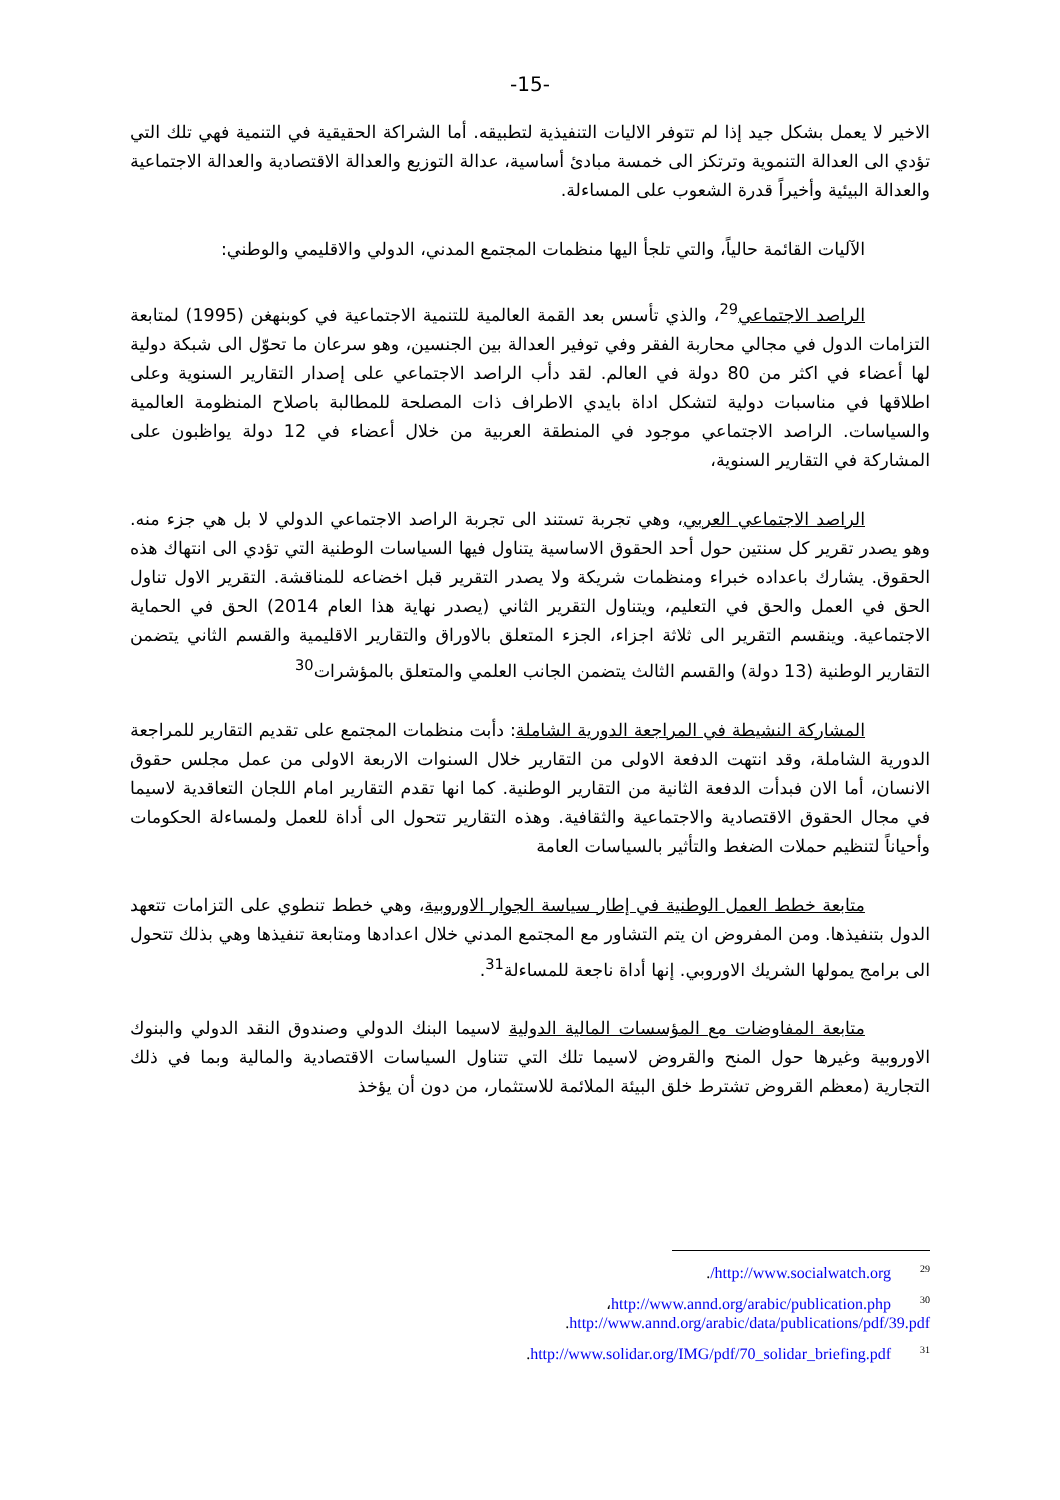-15-
الاخير لا يعمل بشكل جيد إذا لم تتوفر الاليات التنفيذية لتطبيقه. أما الشراكة الحقيقية في التنمية فهي تلك التي تؤدي الى العدالة التنموية وترتكز الى خمسة مبادئ أساسية، عدالة التوزيع والعدالة الاقتصادية والعدالة الاجتماعية والعدالة البيئية وأخيراً قدرة الشعوب على المساءلة.
الآليات القائمة حالياً، والتي تلجأ اليها منظمات المجتمع المدني، الدولي والاقليمي والوطني:
الراصد الاجتماعي<sup>29</sup>، والذي تأسس بعد القمة العالمية للتنمية الاجتماعية في كوبنهغن (1995) لمتابعة التزامات الدول في مجالي محاربة الفقر وفي توفير العدالة بين الجنسين، وهو سرعان ما تحوّل الى شبكة دولية لها أعضاء في اكثر من 80 دولة في العالم. لقد دأب الراصد الاجتماعي على إصدار التقارير السنوية وعلى اطلاقها في مناسبات دولية لتشكل اداة بايدي الاطراف ذات المصلحة للمطالبة باصلاح المنظومة العالمية والسياسات. الراصد الاجتماعي موجود في المنطقة العربية من خلال أعضاء في 12 دولة يواظبون على المشاركة في التقارير السنوية،
الراصد الاجتماعي العربي، وهي تجربة تستند الى تجربة الراصد الاجتماعي الدولي لا بل هي جزء منه. وهو يصدر تقرير كل سنتين حول أحد الحقوق الاساسية يتناول فيها السياسات الوطنية التي تؤدي الى انتهاك هذه الحقوق. يشارك باعداده خبراء ومنظمات شريكة ولا يصدر التقرير قبل اخضاعه للمناقشة. التقرير الاول تناول الحق في العمل والحق في التعليم، ويتناول التقرير الثاني (يصدر نهاية هذا العام 2014) الحق في الحماية الاجتماعية. وينقسم التقرير الى ثلاثة اجزاء، الجزء المتعلق بالاوراق والتقارير الاقليمية والقسم الثاني يتضمن التقارير الوطنية (13 دولة) والقسم الثالث يتضمن الجانب العلمي والمتعلق بالمؤشرات<sup>30</sup>
المشاركة النشيطة في المراجعة الدورية الشاملة: دأبت منظمات المجتمع على تقديم التقارير للمراجعة الدورية الشاملة، وقد انتهت الدفعة الاولى من التقارير خلال السنوات الاربعة الاولى من عمل مجلس حقوق الانسان، أما الان فبدأت الدفعة الثانية من التقارير الوطنية. كما انها تقدم التقارير امام اللجان التعاقدية لاسيما في مجال الحقوق الاقتصادية والاجتماعية والثقافية. وهذه التقارير تتحول الى أداة للعمل ولمساءلة الحكومات وأحياناً لتنظيم حملات الضغط والتأثير بالسياسات العامة
متابعة خطط العمل الوطنية في إطار سياسة الجوار الاوروبية، وهي خطط تنطوي على التزامات تتعهد الدول بتنفيذها. ومن المفروض ان يتم التشاور مع المجتمع المدني خلال اعدادها ومتابعة تنفيذها وهي بذلك تتحول الى برامج يمولها الشريك الاوروبي. إنها أداة ناجعة للمساءلة<sup>31</sup>.
متابعة المفاوضات مع المؤسسات المالية الدولية لاسيما البنك الدولي وصندوق النقد الدولي والبنوك الاوروبية وغيرها حول المنح والقروض لاسيما تلك التي تتناول السياسات الاقتصادية والمالية وبما في ذلك التجارية (معظم القروض تشترط خلق البيئة الملائمة للاستثمار، من دون أن يؤخذ
<sup>29</sup> http://www.socialwatch.org/.
<sup>30</sup> http://www.annd.org/arabic/publication.php،
http://www.annd.org/arabic/data/publications/pdf/39.pdf.
<sup>31</sup> http://www.solidar.org/IMG/pdf/70_solidar_briefing.pdf.